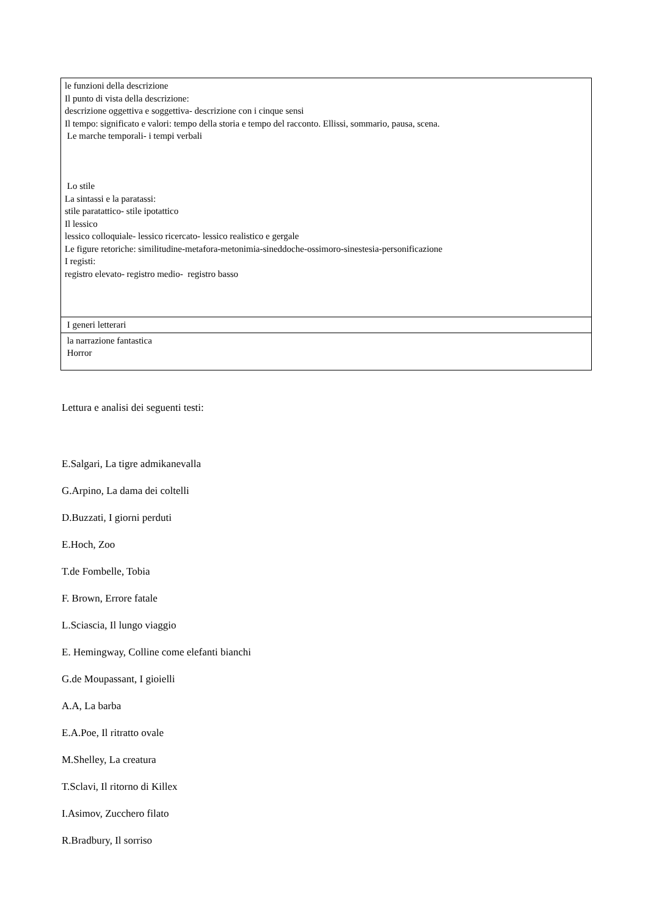| le funzioni della descrizione Il punto di vista della descrizione: descrizione oggettiva e soggettiva- descrizione con i cinque sensi Il tempo: significato e valori: tempo della storia e tempo del racconto. Ellissi, sommario, pausa, scena. Le marche temporali- i tempi verbali Lo stile La sintassi e la paratassi: stile paratattico- stile ipotattico Il lessico lessico colloquiale- lessico ricercato- lessico realistico e gergale Le figure retoriche: similitudine-metafora-metonimia-sineddoche-ossimoro-sinestesia-personificazione I registi: registro elevato- registro medio- registro basso |
| I generi letterari |
| la narrazione fantastica Horror |
Lettura e analisi dei seguenti testi:
E.Salgari, La tigre admikanevalla
G.Arpino, La dama dei coltelli
D.Buzzati, I giorni perduti
E.Hoch, Zoo
T.de Fombelle, Tobia
F. Brown, Errore fatale
L.Sciascia, Il lungo viaggio
E. Hemingway, Colline come elefanti bianchi
G.de Moupassant, I gioielli
A.A, La barba
E.A.Poe, Il ritratto ovale
M.Shelley, La creatura
T.Sclavi, Il ritorno di Killex
I.Asimov, Zucchero filato
R.Bradbury, Il sorriso